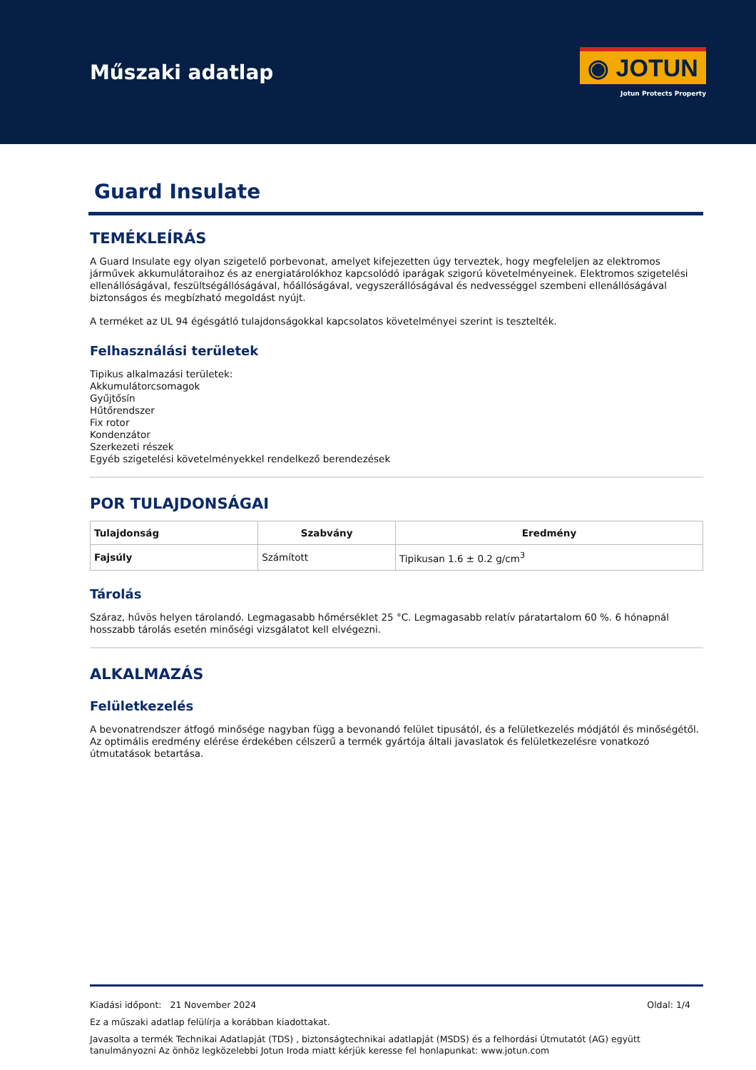Műszaki adatlap
◉ JOTUN
Jotun Protects Property
Guard Insulate
TEMÉKLEÍRÁS
A Guard Insulate egy olyan szigetelő porbevonat, amelyet kifejezetten úgy terveztek, hogy megfeleljen az elektromos járművek akkumulátoraihoz és az energiatárolókhoz kapcsolódó iparágak szigorú követelményeinek. Elektromos szigetelési ellenállóságával, feszültségállóságával, hőállóságával, vegyszerállóságával és nedvességgel szembeni ellenállóságával biztonságos és megbízható megoldást nyújt.
A terméket az UL 94 égésgátló tulajdonságokkal kapcsolatos követelményei szerint is tesztelték.
Felhasználási területek
Tipikus alkalmazási területek:
Akkumulátorcsomagok
Gyűjtősín
Hűtőrendszer
Fix rotor
Kondenzátor
Szerkezeti részek
Egyéb szigetelési követelményekkel rendelkező berendezések
POR TULAJDONSÁGAI
| Tulajdonság | Szabvány | Eredmény |
| --- | --- | --- |
| Fajsúly | Számított | Tipikusan 1.6 ± 0.2 g/cm<sup>3</sup> |
Tárolás
Száraz, hűvös helyen tárolandó. Legmagasabb hőmérséklet 25 °C. Legmagasabb relatív páratartalom 60 %. 6 hónapnál hosszabb tárolás esetén minőségi vizsgálatot kell elvégezni.
ALKALMAZÁS
Felületkezelés
A bevonatrendszer átfogó minősége nagyban függ a bevonandó felület tipusától, és a felületkezelés módjától és minőségétől. Az optimális eredmény elérése érdekében célszerű a termék gyártója általi javaslatok és felületkezelésre vonatkozó útmutatások betartása.
Kiadási időpont: 21 November 2024 Oldal: 1/4
Ez a műszaki adatlap felülírja a korábban kiadottakat.
Javasolta a termék Technikai Adatlapját (TDS) , biztonságtechnikai adatlapját (MSDS) és a felhordási Útmutatót (AG) együtt tanulmányozni Az önhöz legközelebbi Jotun Iroda miatt kérjük keresse fel honlapunkat: www.jotun.com